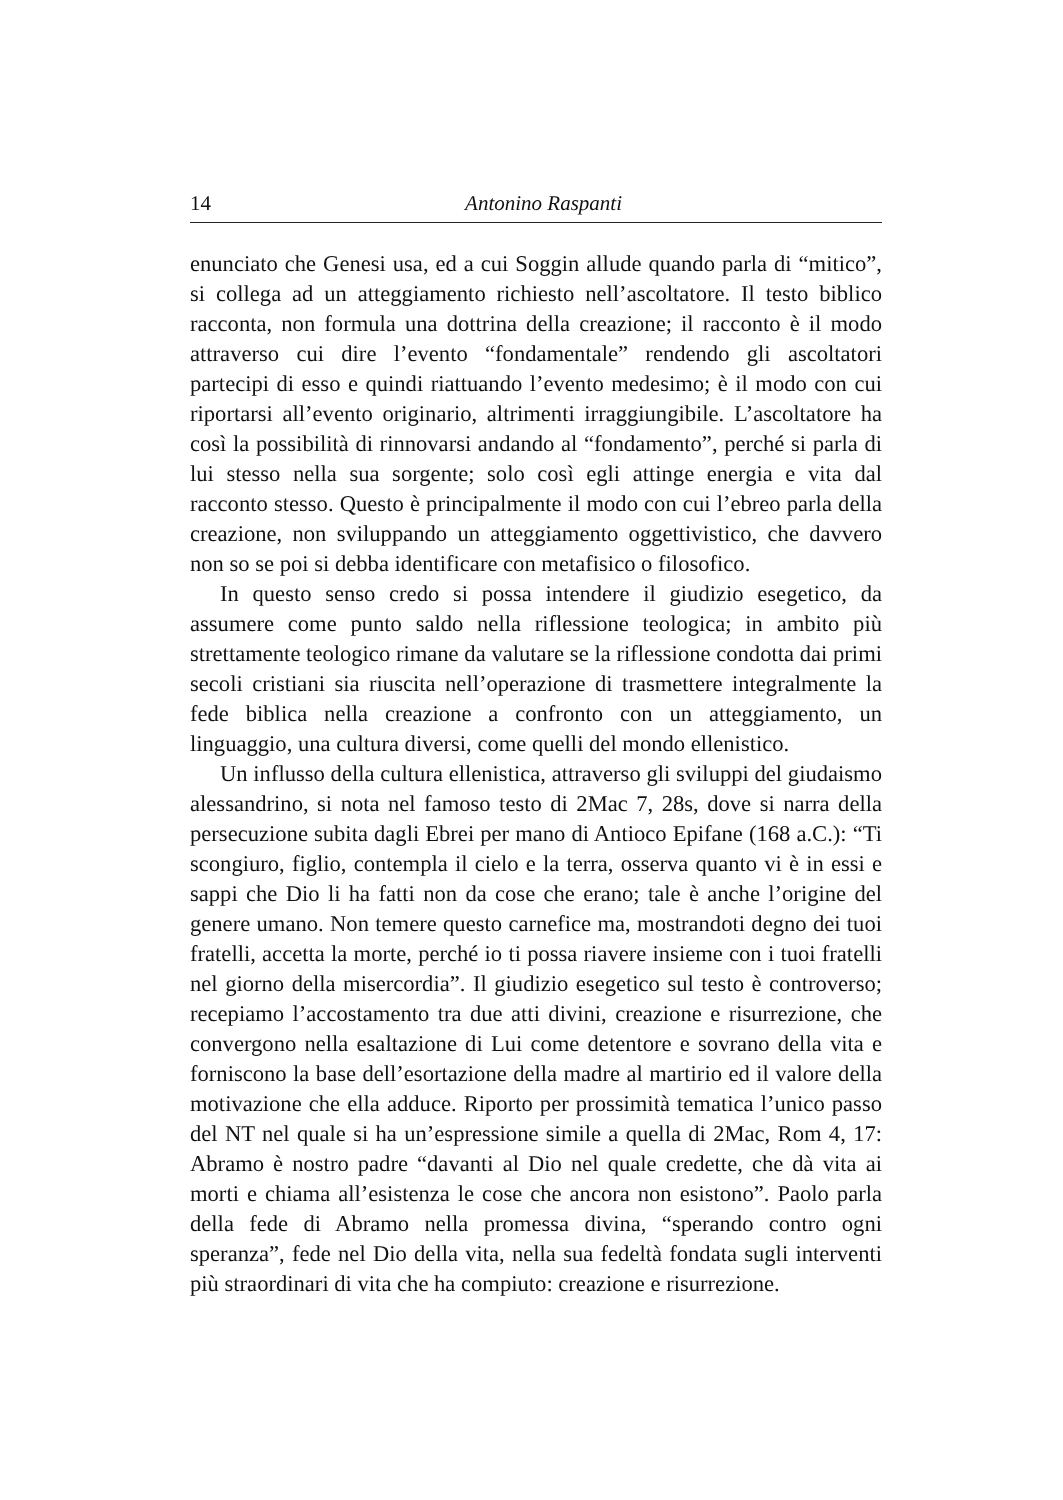14 Antonino Raspanti
enunciato che Genesi usa, ed a cui Soggin allude quando parla di “mitico”, si collega ad un atteggiamento richiesto nell’ascoltatore. Il testo biblico racconta, non formula una dottrina della creazione; il racconto è il modo attraverso cui dire l’evento “fondamentale” rendendo gli ascoltatori partecipi di esso e quindi riattuando l’evento medesimo; è il modo con cui riportarsi all’evento originario, altrimenti irraggiungibile. L’ascoltatore ha così la possibilità di rinnovarsi andando al “fondamento”, perché si parla di lui stesso nella sua sorgente; solo così egli attinge energia e vita dal racconto stesso. Questo è principalmente il modo con cui l’ebreo parla della creazione, non sviluppando un atteggiamento oggettivistico, che davvero non so se poi si debba identificare con metafisico o filosofico.
In questo senso credo si possa intendere il giudizio esegetico, da assumere come punto saldo nella riflessione teologica; in ambito più strettamente teologico rimane da valutare se la riflessione condotta dai primi secoli cristiani sia riuscita nell’operazione di trasmettere integralmente la fede biblica nella creazione a confronto con un atteggiamento, un linguaggio, una cultura diversi, come quelli del mondo ellenistico.
Un influsso della cultura ellenistica, attraverso gli sviluppi del giudaismo alessandrino, si nota nel famoso testo di 2Mac 7, 28s, dove si narra della persecuzione subita dagli Ebrei per mano di Antioco Epifane (168 a.C.): “Ti scongiuro, figlio, contempla il cielo e la terra, osserva quanto vi è in essi e sappi che Dio li ha fatti non da cose che erano; tale è anche l’origine del genere umano. Non temere questo carnefice ma, mostrandoti degno dei tuoi fratelli, accetta la morte, perché io ti possa riavere insieme con i tuoi fratelli nel giorno della misercordia”. Il giudizio esegetico sul testo è controverso; recepiamo l’accostamento tra due atti divini, creazione e risurrezione, che convergono nella esaltazione di Lui come detentore e sovrano della vita e forniscono la base dell’esortazione della madre al martirio ed il valore della motivazione che ella adduce. Riporto per prossimità tematica l’unico passo del NT nel quale si ha un’espressione simile a quella di 2Mac, Rom 4, 17: Abramo è nostro padre “davanti al Dio nel quale credette, che dà vita ai morti e chiama all’esistenza le cose che ancora non esistono”. Paolo parla della fede di Abramo nella promessa divina, “sperando contro ogni speranza”, fede nel Dio della vita, nella sua fedeltà fondata sugli interventi più straordinari di vita che ha compiuto: creazione e risurrezione.